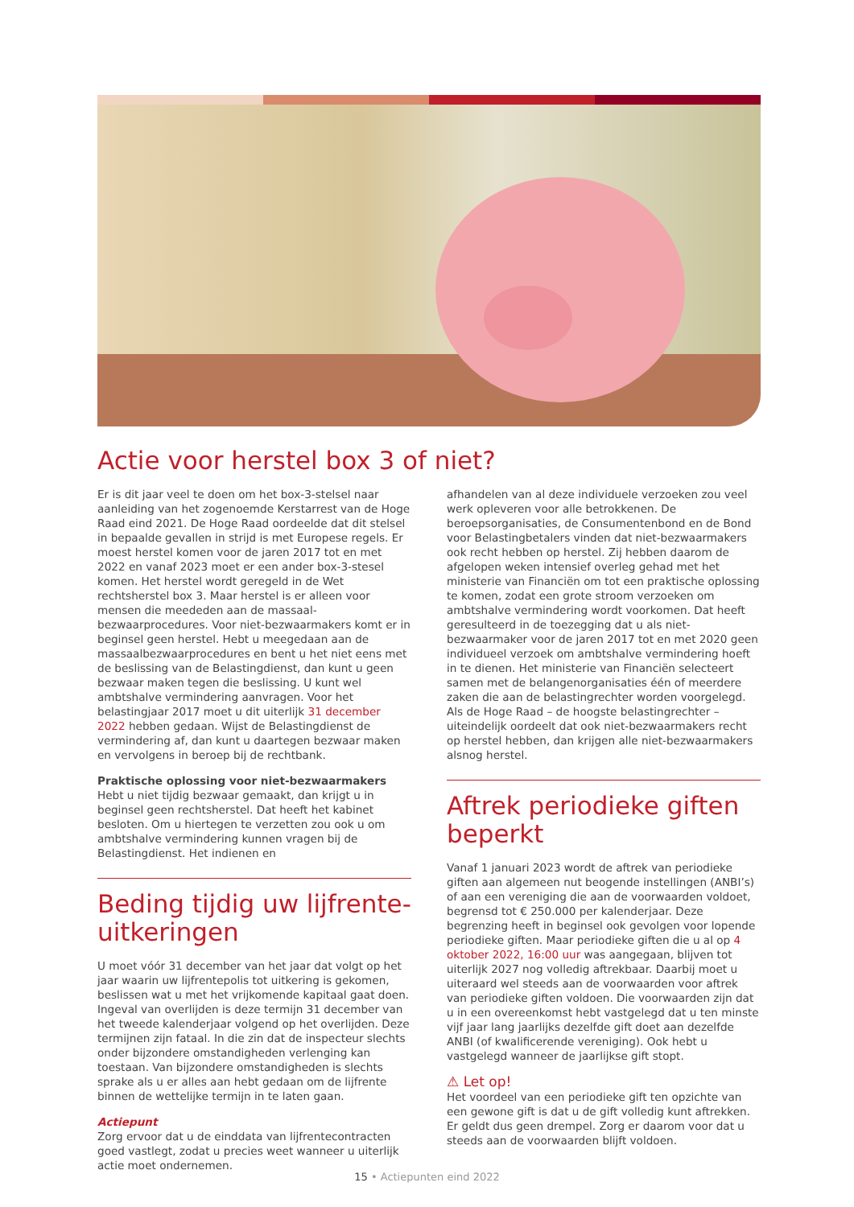Actie voor herstel box 3 of niet?
Er is dit jaar veel te doen om het box-3-stelsel naar aanleiding van het zogenoemde Kerstarrest van de Hoge Raad eind 2021. De Hoge Raad oordeelde dat dit stelsel in bepaalde gevallen in strijd is met Europese regels. Er moest herstel komen voor de jaren 2017 tot en met 2022 en vanaf 2023 moet er een ander box-3-stesel komen. Het herstel wordt geregeld in de Wet rechtsherstel box 3. Maar herstel is er alleen voor mensen die meededen aan de massaal­bezwaarprocedures. Voor niet-bezwaarmakers komt er in beginsel geen herstel. Hebt u meegedaan aan de massaalbezwaarprocedures en bent u het niet eens met de beslissing van de Belastingdienst, dan kunt u geen bezwaar maken tegen die beslissing. U kunt wel ambtshalve vermindering aanvragen. Voor het belastingjaar 2017 moet u dit uiterlijk 31 december 2022 hebben gedaan. Wijst de Belastingdienst de vermindering af, dan kunt u daartegen bezwaar maken en vervolgens in beroep bij de rechtbank.
Praktische oplossing voor niet-bezwaarmakers
Hebt u niet tijdig bezwaar gemaakt, dan krijgt u in beginsel geen rechtsherstel. Dat heeft het kabinet besloten. Om u hiertegen te verzetten zou ook u om ambtshalve verminde­ring kunnen vragen bij de Belastingdienst. Het indienen en
Beding tijdig uw lijfrente-uitkeringen
U moet vóór 31 december van het jaar dat volgt op het jaar waarin uw lijfrentepolis tot uitkering is gekomen, beslissen wat u met het vrijkomende kapitaal gaat doen. Ingeval van over­lijden is deze termijn 31 december van het tweede kalenderjaar volgend op het overlijden. Deze termijnen zijn fataal. In die zin dat de inspecteur slechts onder bijzondere omstandigheden verlenging kan toestaan. Van bijzondere omstandigheden is slechts sprake als u er alles aan hebt gedaan om de lijfrente binnen de wettelijke termijn in te laten gaan.
Actiepunt
Zorg ervoor dat u de einddata van lijfrentecontracten goed vastlegt, zodat u precies weet wanneer u uiterlijk actie moet ondernemen.
afhandelen van al deze individuele verzoeken zou veel werk opleveren voor alle betrokkenen. De beroepsorganisaties, de Consumentenbond en de Bond voor Belastingbetalers vinden dat niet-bezwaarmakers ook recht hebben op herstel. Zij hebben daarom de afgelopen weken intensief overleg gehad met het ministerie van Financiën om tot een praktische oplossing te komen, zodat een grote stroom verzoeken om ambtshalve vermindering wordt voorkomen. Dat heeft geresulteerd in de toezegging dat u als niet-bezwaarmaker voor de jaren 2017 tot en met 2020 geen individueel verzoek om ambtshalve vermindering hoeft in te dienen. Het ministerie van Financiën selecteert samen met de belangenorganisaties één of meerdere zaken die aan de belastingrechter worden voorgelegd. Als de Hoge Raad – de hoogste belastingrechter – uiteindelijk oordeelt dat ook niet-bezwaarmakers recht op herstel hebben, dan krijgen alle niet-bezwaarmakers alsnog herstel.
Aftrek periodieke giften beperkt
Vanaf 1 januari 2023 wordt de aftrek van periodieke giften aan algemeen nut beogende instellingen (ANBI’s) of aan een vereniging die aan de voorwaarden voldoet, begrensd tot € 250.000 per kalenderjaar. Deze begrenzing heeft in beginsel ook gevolgen voor lopende periodieke giften. Maar periodieke giften die u al op 4 oktober 2022, 16:00 uur was aangegaan, blijven tot uiterlijk 2027 nog volledig aftrekbaar. Daarbij moet u uiteraard wel steeds aan de voorwaarden voor aftrek van periodieke giften voldoen. Die voorwaarden zijn dat u in een overeenkomst hebt vast­gelegd dat u ten minste vijf jaar lang jaarlijks dezelfde gift doet aan dezelfde ANBI (of kwalificerende vereniging). Ook hebt u vastgelegd wanneer de jaarlijkse gift stopt.
⚠ Let op!
Het voordeel van een periodieke gift ten opzichte van een gewone gift is dat u de gift volledig kunt aftrekken. Er geldt dus geen drempel. Zorg er daarom voor dat u steeds aan de voorwaarden blijft voldoen.
15 • Actiepunten eind 2022